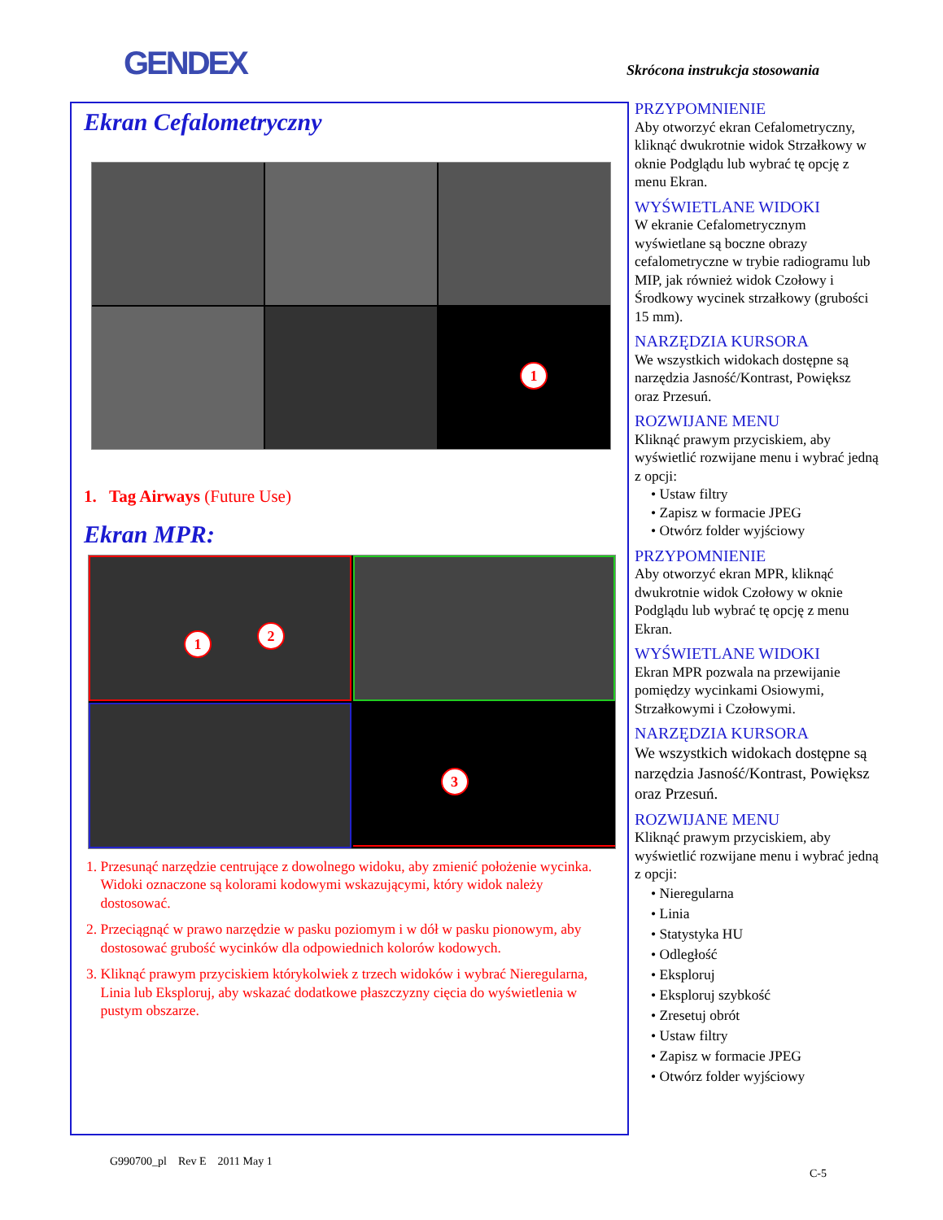GENDEX Skrócona instrukcja stosowania
Ekran Cefalometryczny
1
1. Tag Airways (Future Use)
Ekran MPR:
1 2
3
1. Przesunąć narzędzie centrujące z dowolnego widoku, aby zmienić położenie wycinka.
Widoki oznaczone są kolorami kodowymi wskazującymi, który widok należy
dostosować.
2. Przeciągnąć w prawo narzędzie w pasku poziomym i w dół w pasku pionowym, aby
dostosować grubość wycinków dla odpowiednich kolorów kodowych.
3. Kliknąć prawym przyciskiem którykolwiek z trzech widoków i wybrać Nieregularna,
Linia lub Eksploruj, aby wskazać dodatkowe płaszczyzny cięcia do wyświetlenia w
pustym obszarze.
PRZYPOMNIENIE
Aby otworzyć ekran Cefalometryczny, kliknąć dwukrotnie widok Strzałkowy w oknie Podglądu lub wybrać tę opcję z menu Ekran.
WYŚWIETLANE WIDOKI
W ekranie Cefalometrycznym wyświetlane są boczne obrazy cefalometryczne w trybie radiogramu lub MIP, jak również widok Czołowy i Środkowy wycinek strzałkowy (grubości 15 mm).
NARZĘDZIA KURSORA
We wszystkich widokach dostępne są narzędzia Jasność/Kontrast, Powiększ oraz Przesuń.
ROZWIJANE MENU
Kliknąć prawym przyciskiem, aby wyświetlić rozwijane menu i wybrać jedną z opcji:
• Ustaw filtry
• Zapisz w formacie JPEG
• Otwórz folder wyjściowy
PRZYPOMNIENIE
Aby otworzyć ekran MPR, kliknąć dwukrotnie widok Czołowy w oknie Podglądu lub wybrać tę opcję z menu Ekran.
WYŚWIETLANE WIDOKI
Ekran MPR pozwala na przewijanie pomiędzy wycinkami Osiowymi, Strzałkowymi i Czołowymi.
NARZĘDZIA KURSORA
We wszystkich widokach dostępne są narzędzia Jasność/Kontrast, Powiększ oraz Przesuń.
ROZWIJANE MENU
Kliknąć prawym przyciskiem, aby wyświetlić rozwijane menu i wybrać jedną z opcji:
• Nieregularna
• Linia
• Statystyka HU
• Odległość
• Eksploruj
• Eksploruj szybkość
• Zresetuj obrót
• Ustaw filtry
• Zapisz w formacie JPEG
• Otwórz folder wyjściowy
G990700_pl Rev E 2011 May 1
C-5